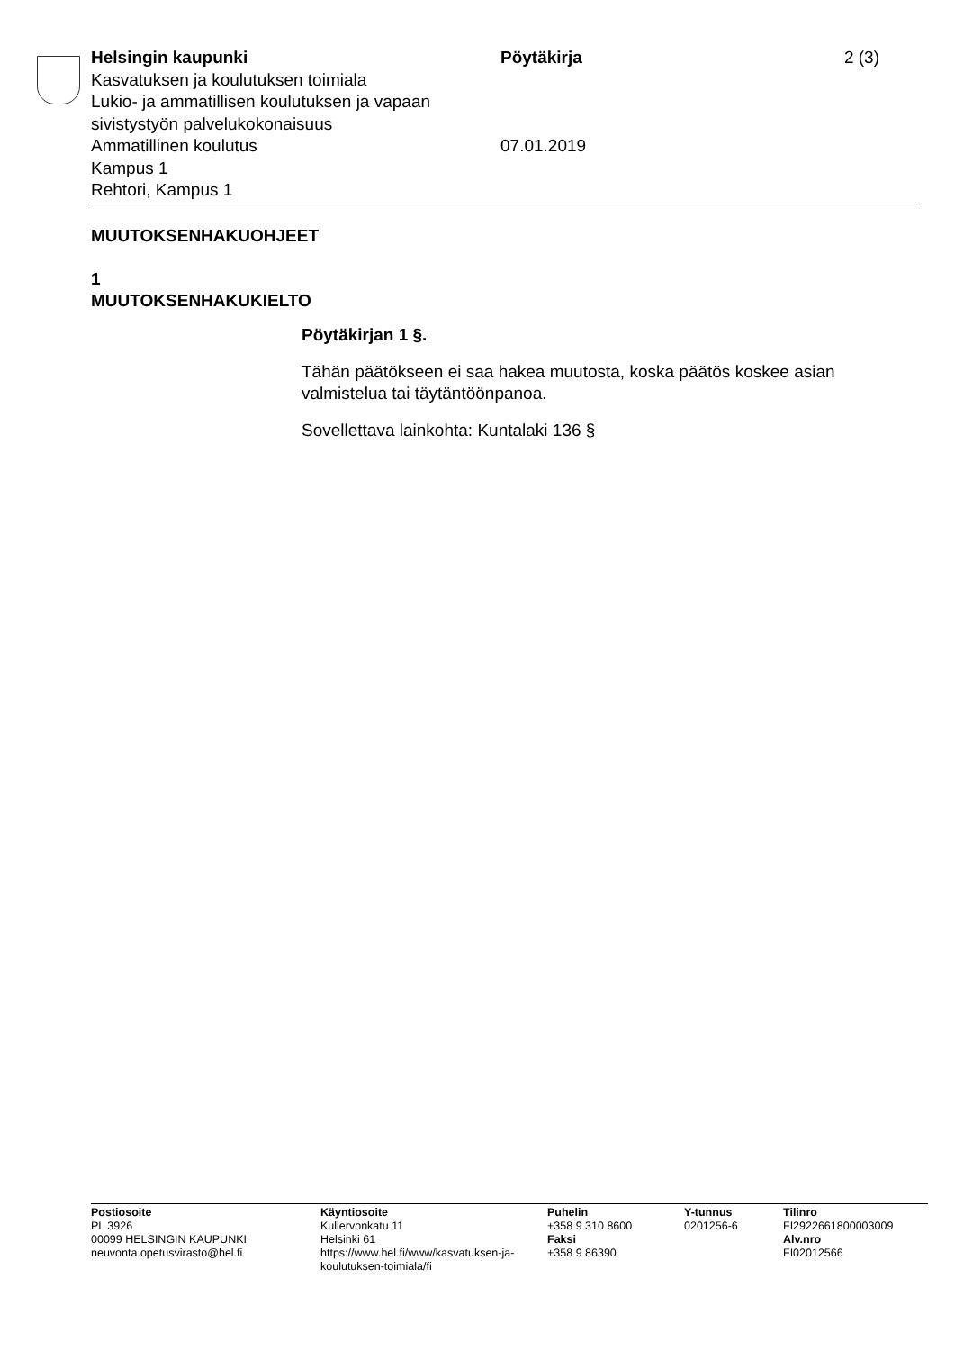Helsingin kaupunki
Kasvatuksen ja koulutuksen toimiala
Lukio- ja ammatillisen koulutuksen ja vapaan sivistystyön palvelukokonaisuus
Ammatillinen koulutus
Kampus 1
Rehtori, Kampus 1
Pöytäkirja
07.01.2019
2 (3)
MUUTOKSENHAKUOHJEET
1
MUUTOKSENHAKUKIELTO
Pöytäkirjan 1 §.
Tähän päätökseen ei saa hakea muutosta, koska päätös koskee asian valmistelua tai täytäntöönpanoa.
Sovellettava lainkohta: Kuntalaki 136 §
Postiosoite
PL 3926
00099 HELSINGIN KAUPUNKI
neuvonta.opetusvirasto@hel.fi
Käyntiosoite
Kullervonkatu 11
Helsinki 61
https://www.hel.fi/www/kasvatuksen-ja-koulutuksen-toimiala/fi
Puhelin
+358 9 310 8600
Faksi
+358 9 86390
Y-tunnus
0201256-6
Tilinro
FI2922661800003009
Alv.nro
FI02012566